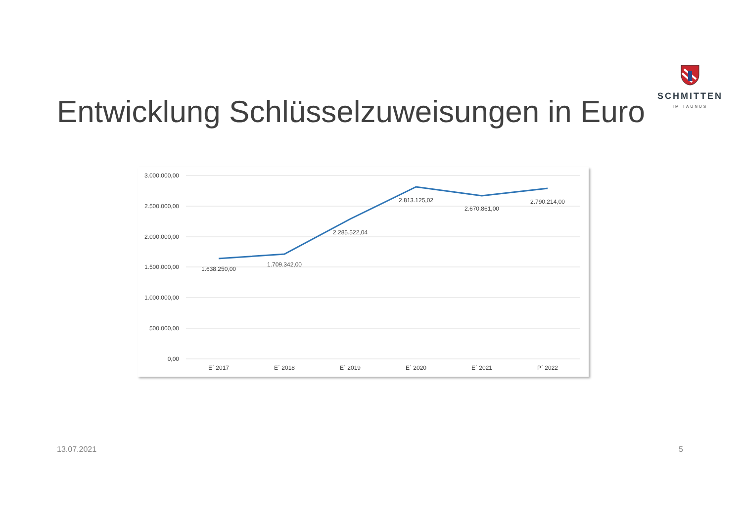SCHMITTEN
IM TAUNUS
Entwicklung Schlüsselzuweisungen in Euro
3.000.000,00
2.500.000,00
2.000.000,00
1.500.000,00
1.000.000,00
500.000,00
0,00
1.638.250,00
1.709.342,00
2.285.522,04
2.813.125,02
2.670.861,00
2.790.214,00
E´ 2017
E´ 2018
E´ 2019
E´ 2020
E´ 2021
P´ 2022
13.07.2021 5